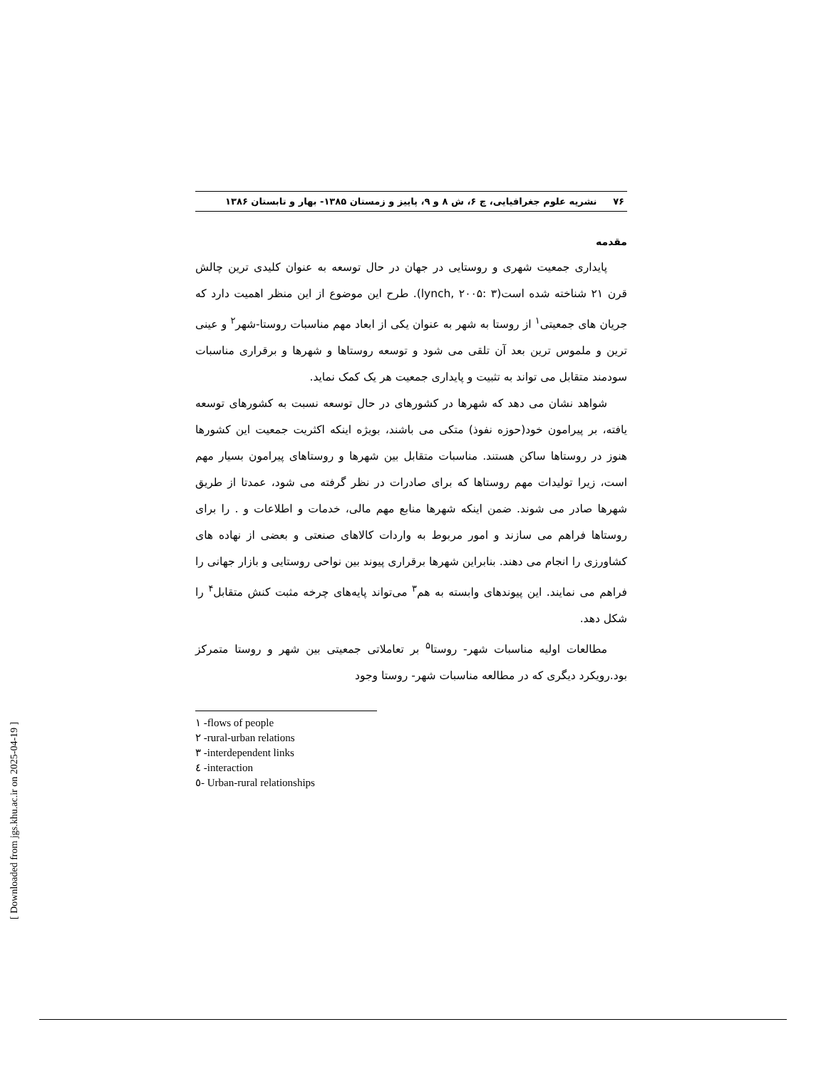۷۶ نشریه علوم جغرافیایی، چ ۶، ش ۸ و ۹، پاییز و زمستان ۱۳۸۵- بهار و تابستان ۱۳۸۶
مقدمه
پایداری جمعیت شهری و روستایی در جهان در حال توسعه به عنوان کلیدی ترین چالش قرن ۲۱ شناخته شده است(lynch, ۲۰۰۵: ۳). طرح این موضوع از این منظر اهمیت دارد که جریان های جمعیتی<sup>۱</sup> از روستا به شهر به عنوان یکی از ابعاد مهم مناسبات روستا-شهر<sup>۲</sup> و عینی ترین و ملموس ترین بعد آن تلقی می شود و توسعه روستاها و شهرها و برقراری مناسبات سودمند متقابل می تواند به تثبیت و پایداری جمعیت هر یک کمک نماید.
شواهد نشان می دهد که شهرها در کشورهای در حال توسعه نسبت به کشورهای توسعه یافته، بر پیرامون خود(حوزه نفوذ) متکی می باشند، بویژه اینکه اکثریت جمعیت این کشورها هنوز در روستاها ساکن هستند. مناسبات متقابل بین شهرها و روستاهای پیرامون بسیار مهم است، زیرا تولیدات مهم روستاها که برای صادرات در نظر گرفته می شود، عمدتا از طریق شهرها صادر می شوند. ضمن اینکه شهرها منابع مهم مالی، خدمات و اطلاعات و . را برای روستاها فراهم می سازند و امور مربوط به واردات کالاهای صنعتی و بعضی از نهاده های کشاورزی را انجام می دهند. بنابراین شهرها برقراری پیوند بین نواحی روستایی و بازار جهانی را فراهم می نمایند. این پیوندهای وابسته به هم<sup>۳</sup> می‌تواند پایه‌های چرخه مثبت کنش متقابل<sup>۴</sup> را شکل دهد.
مطالعات اولیه مناسبات شهر- روستا<sup>۵</sup> بر تعاملاتی جمعیتی بین شهر و روستا متمرکز بود.رویکرد دیگری که در مطالعه مناسبات شهر- روستا وجود
۱ -flows of people
۲ -rural-urban relations
۳ -interdependent links
٤ -interaction
٥- Urban-rural relationships
[ Downloaded from jgs.khu.ac.ir on 2025-04-19 ]